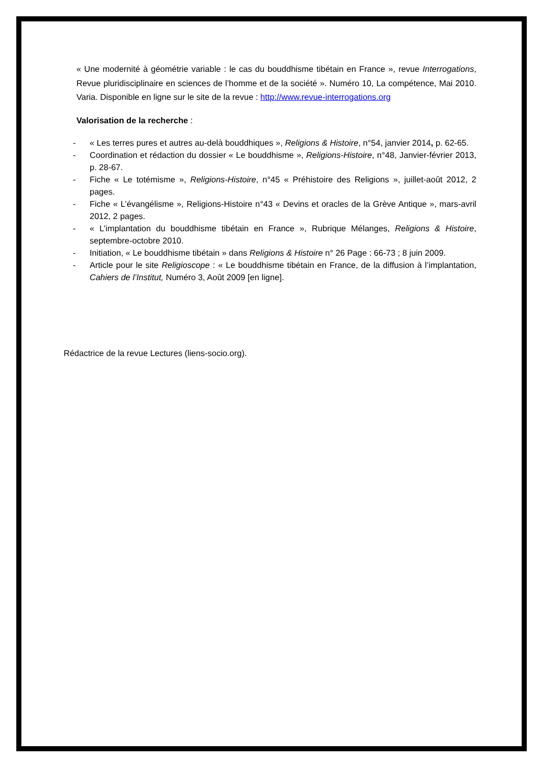« Une modernité à géométrie variable : le cas du bouddhisme tibétain en France », revue Interrogations, Revue pluridisciplinaire en sciences de l’homme et de la société ». Numéro 10, La compétence, Mai 2010. Varia. Disponible en ligne sur le site de la revue : http://www.revue-interrogations.org
Valorisation de la recherche :
- « Les terres pures et autres au-delà bouddhiques », Religions & Histoire, n°54, janvier 2014, p. 62-65.
- Coordination et rédaction du dossier « Le bouddhisme », Religions-Histoire, n°48, Janvier-février 2013, p. 28-67.
- Fiche « Le totémisme », Religions-Histoire, n°45 « Préhistoire des Religions », juillet-août 2012, 2 pages.
- Fiche « L’évangélisme », Religions-Histoire n°43 « Devins et oracles de la Grève Antique », mars-avril 2012, 2 pages.
- « L’implantation du bouddhisme tibétain en France », Rubrique Mélanges, Religions & Histoire, septembre-octobre 2010.
- Initiation, « Le bouddhisme tibétain » dans Religions & Histoire n° 26 Page : 66-73 ; 8 juin 2009.
- Article pour le site Religioscope : « Le bouddhisme tibétain en France, de la diffusion à l’implantation, Cahiers de l’Institut, Numéro 3, Août 2009 [en ligne].
Rédactrice de la revue Lectures (liens-socio.org).